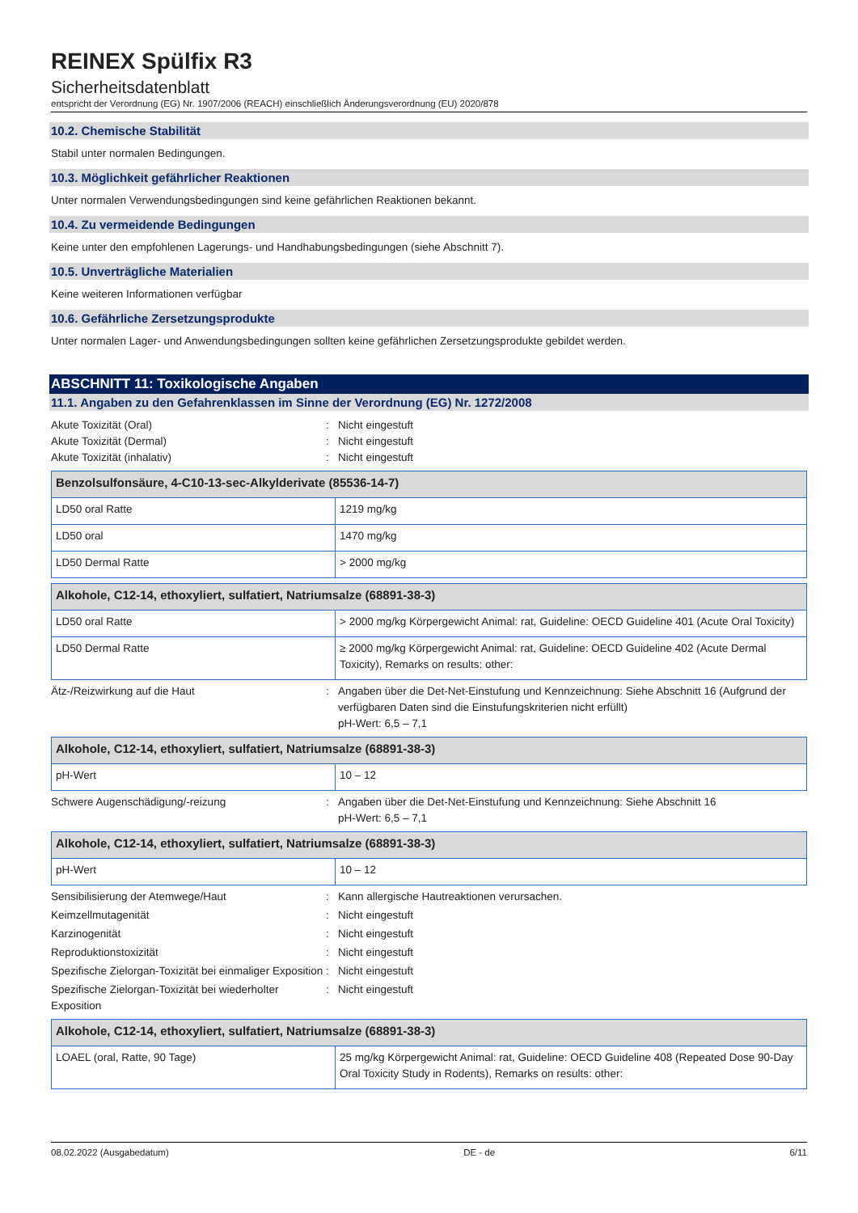REINEX Spülfix R3
Sicherheitsdatenblatt
entspricht der Verordnung (EG) Nr. 1907/2006 (REACH) einschließlich Änderungsverordnung (EU) 2020/878
10.2. Chemische Stabilität
Stabil unter normalen Bedingungen.
10.3. Möglichkeit gefährlicher Reaktionen
Unter normalen Verwendungsbedingungen sind keine gefährlichen Reaktionen bekannt.
10.4. Zu vermeidende Bedingungen
Keine unter den empfohlenen Lagerungs- und Handhabungsbedingungen (siehe Abschnitt 7).
10.5. Unverträgliche Materialien
Keine weiteren Informationen verfügbar
10.6. Gefährliche Zersetzungsprodukte
Unter normalen Lager- und Anwendungsbedingungen sollten keine gefährlichen Zersetzungsprodukte gebildet werden.
ABSCHNITT 11: Toxikologische Angaben
11.1. Angaben zu den Gefahrenklassen im Sinne der Verordnung (EG) Nr. 1272/2008
Akute Toxizität (Oral): Nicht eingestuft
Akute Toxizität (Dermal): Nicht eingestuft
Akute Toxizität (inhalativ): Nicht eingestuft
| Benzolsulfonsäure, 4-C10-13-sec-Alkylderivate (85536-14-7) | |
| --- | --- |
| LD50 oral Ratte | 1219 mg/kg |
| LD50 oral | 1470 mg/kg |
| LD50 Dermal Ratte | > 2000 mg/kg |
| Alkohole, C12-14, ethoxyliert, sulfatiert, Natriumsalze (68891-38-3) | |
| --- | --- |
| LD50 oral Ratte | > 2000 mg/kg Körpergewicht Animal: rat, Guideline: OECD Guideline 401 (Acute Oral Toxicity) |
| LD50 Dermal Ratte | ≥ 2000 mg/kg Körpergewicht Animal: rat, Guideline: OECD Guideline 402 (Acute Dermal Toxicity), Remarks on results: other: |
Ätz-/Reizwirkung auf die Haut: Angaben über die Det-Net-Einstufung und Kennzeichnung: Siehe Abschnitt 16 (Aufgrund der verfügbaren Daten sind die Einstufungskriterien nicht erfüllt)
pH-Wert: 6,5 – 7,1
| Alkohole, C12-14, ethoxyliert, sulfatiert, Natriumsalze (68891-38-3) | |
| --- | --- |
| pH-Wert | 10 – 12 |
Schwere Augenschädigung/-reizung: Angaben über die Det-Net-Einstufung und Kennzeichnung: Siehe Abschnitt 16
pH-Wert: 6,5 – 7,1
| Alkohole, C12-14, ethoxyliert, sulfatiert, Natriumsalze (68891-38-3) | |
| --- | --- |
| pH-Wert | 10 – 12 |
Sensibilisierung der Atemwege/Haut: Kann allergische Hautreaktionen verursachen.
Keimzellmutagenität: Nicht eingestuft
Karzinogenität: Nicht eingestuft
Reproduktionstoxizität: Nicht eingestuft
Spezifische Zielorgan-Toxizität bei einmaliger Exposition: Nicht eingestuft
Spezifische Zielorgan-Toxizität bei wiederholter Exposition: Nicht eingestuft
| Alkohole, C12-14, ethoxyliert, sulfatiert, Natriumsalze (68891-38-3) | |
| --- | --- |
| LOAEL (oral, Ratte, 90 Tage) | 25 mg/kg Körpergewicht Animal: rat, Guideline: OECD Guideline 408 (Repeated Dose 90-Day Oral Toxicity Study in Rodents), Remarks on results: other: |
08.02.2022 (Ausgabedatum) DE - de 6/11